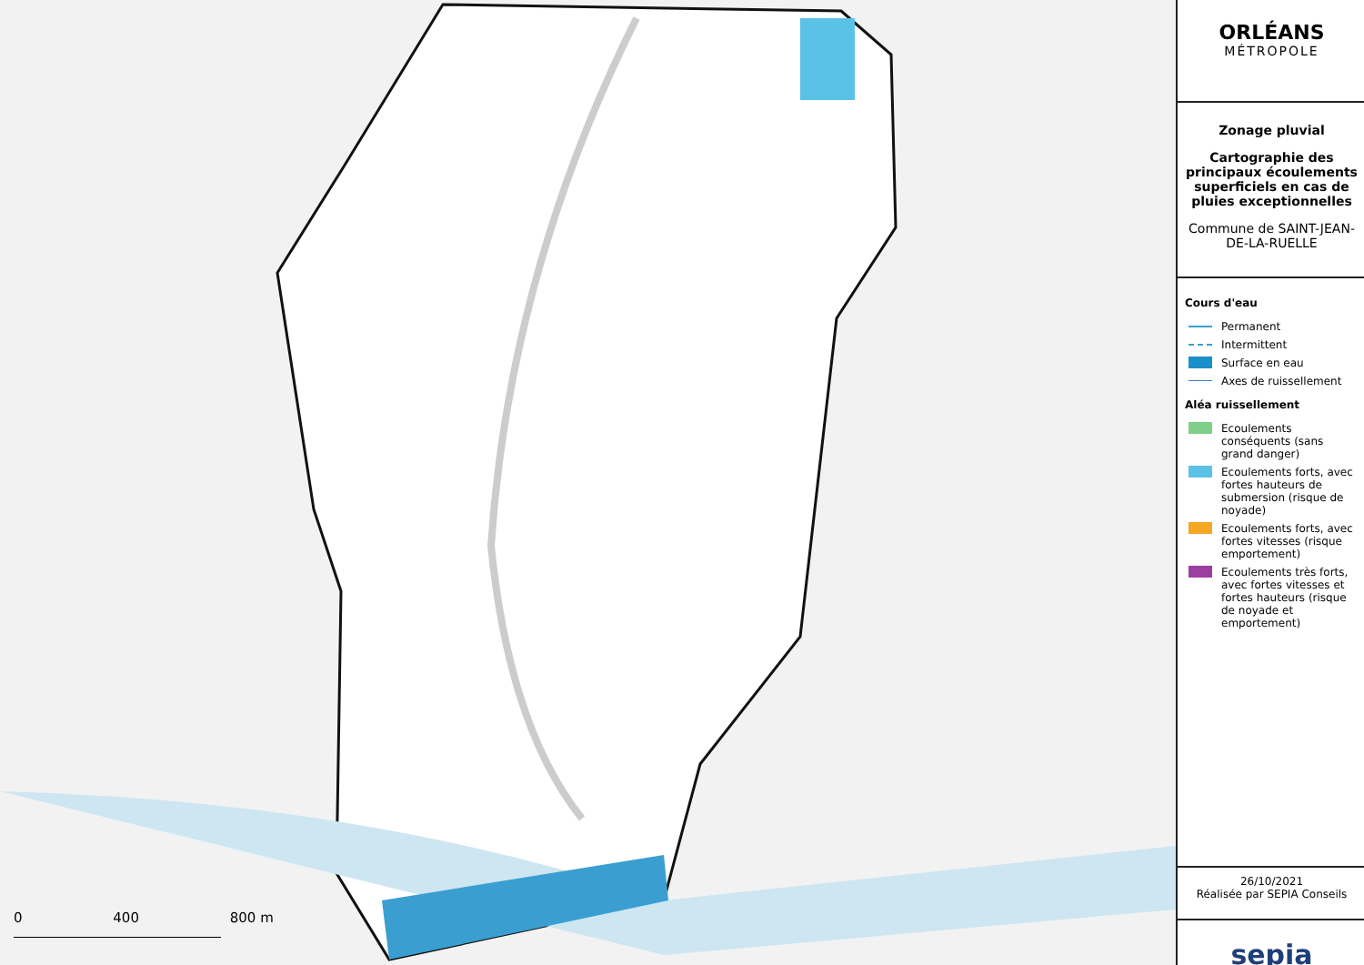0 400 800 m
ORLÉANS
MÉTROPOLE
Zonage pluvial
Cartographie des principaux écoulements superficiels en cas de pluies exceptionnelles
Commune de SAINT-JEAN-DE-LA-RUELLE
Cours d'eau
Permanent
Intermittent
Surface en eau
Axes de ruissellement
Aléa ruissellement
Ecoulements conséquents (sans grand danger)
Ecoulements forts, avec fortes hauteurs de submersion (risque de noyade)
Ecoulements forts, avec fortes vitesses (risque emportement)
Ecoulements très forts, avec fortes vitesses et fortes hauteurs (risque de noyade et emportement)
26/10/2021
Réalisée par SEPIA Conseils
sepia